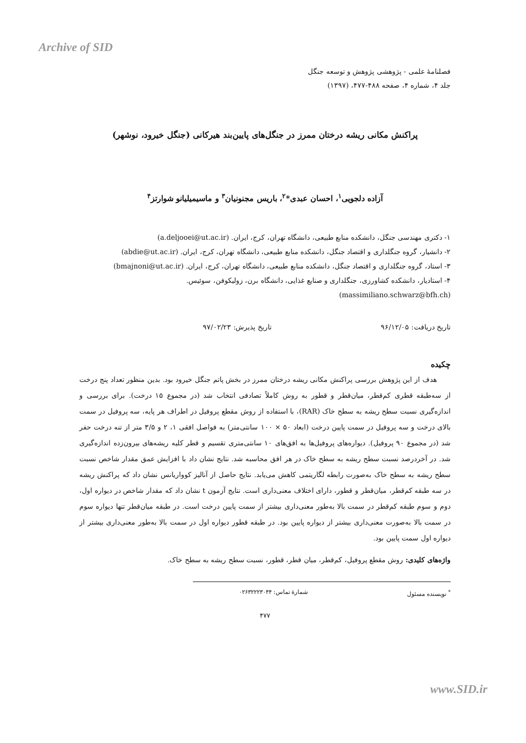Archive of SID
فصلنامهٔ علمی - پژوهشی پژوهش و توسعه جنگل
جلد ۴، شماره ۴، صفحه ۴۸۸-۴۷۷، (۱۳۹۷)
پراکنش مکانی ریشه درختان ممرز در جنگل‌های پایین‌بند هیرکانی (جنگل خیرود، نوشهر)
آزاده دلجویی<sup>۱</sup>، احسان عبدی*<sup>۲</sup>، باریس مجنونیان<sup>۳</sup> و ماسیمیلیانو شوارتز<sup>۴</sup>
۱- دکتری مهندسی جنگل، دانشکده منابع طبیعی، دانشگاه تهران، کرج، ایران. (a.deljooei@ut.ac.ir)
۲- دانشیار، گروه جنگلداری و اقتصاد جنگل، دانشکده منابع طبیعی، دانشگاه تهران، کرج، ایران. (abdie@ut.ac.ir)
۳- استاد، گروه جنگلداری و اقتصاد جنگل، دانشکده منابع طبیعی، دانشگاه تهران، کرج، ایران. (bmajnoni@ut.ac.ir)
۴- استادیار، دانشکده کشاورزی، جنگلداری و صنایع غذایی، دانشگاه برن، زولیکوفن، سوئیس.
(massimiliano.schwarz@bfh.ch)
تاریخ دریافت: ۹۶/۱۲/۰۵ تاریخ پذیرش: ۹۷/۰۲/۲۳
چکیده
هدف از این پژوهش بررسی پراکنش مکانی ریشه درختان ممرز در بخش پاتم جنگل خیرود بود. بدین منظور تعداد پنج درخت از سه‌طبقه قطری کم‌قطر، میان‌قطر و قطور به روش کاملاً تصادفی انتخاب شد (در مجموع ۱۵ درخت). برای بررسی و اندازه‌گیری نسبت سطح ریشه به سطح خاک (RAR)، با استفاده از روش مقطع پروفیل در اطراف هر پایه، سه پروفیل در سمت بالای درخت و سه پروفیل در سمت پایین درخت (ابعاد ۵۰ × ۱۰۰ سانتی‌متر) به فواصل افقی ۱، ۲ و ۳/۵ متر از تنه درخت حفر شد (در مجموع ۹۰ پروفیل). دیواره‌های پروفیل‌ها به افق‌های ۱۰ سانتی‌متری تقسیم و قطر کلیه ریشه‌های بیرون‌زده اندازه‌گیری شد. در آخردرصد نسبت سطح ریشه به سطح خاک در هر افق محاسبه شد. نتایج نشان داد با افزایش عمق مقدار شاخص نسبت سطح ریشه به سطح خاک به‌صورت رابطه لگاریتمی کاهش می‌یابد. نتایج حاصل از آنالیز کوواریانس نشان داد که پراکنش ریشه در سه طبقه کم‌قطر، میان‌قطر و قطور، دارای اختلاف معنی‌داری است. نتایج آزمون t نشان داد که مقدار شاخص در دیواره اول، دوم و سوم طبقه کم‌قطر در سمت بالا به‌طور معنی‌داری بیشتر از سمت پایین درخت است. در طبقه میان‌قطر تنها دیواره سوم در سمت بالا به‌صورت معنی‌داری بیشتر از دیواره پایین بود. در طبقه قطور دیواره اول در سمت بالا به‌طور معنی‌داری بیشتر از دیواره اول سمت پایین بود.
واژه‌های کلیدی: روش مقطع پروفیل، کم‌قطر، میان قطر، قطور، نسبت سطح ریشه به سطح خاک.
<sup>*</sup> نویسنده مسئول شمارهٔ تماس: ۰۲۶۳۲۲۲۳۰۴۴
۴۷۷
www.SID.ir